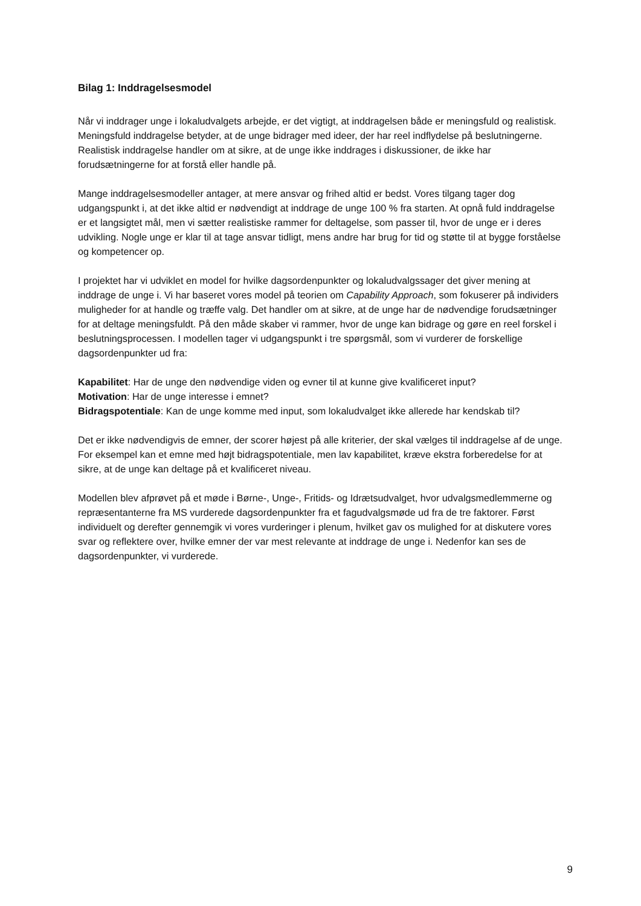Bilag 1: Inddragelsesmodel
Når vi inddrager unge i lokaludvalgets arbejde, er det vigtigt, at inddragelsen både er meningsfuld og realistisk. Meningsfuld inddragelse betyder, at de unge bidrager med ideer, der har reel indflydelse på beslutningerne. Realistisk inddragelse handler om at sikre, at de unge ikke inddrages i diskussioner, de ikke har forudsætningerne for at forstå eller handle på.
Mange inddragelsesmodeller antager, at mere ansvar og frihed altid er bedst. Vores tilgang tager dog udgangspunkt i, at det ikke altid er nødvendigt at inddrage de unge 100 % fra starten. At opnå fuld inddragelse er et langsigtet mål, men vi sætter realistiske rammer for deltagelse, som passer til, hvor de unge er i deres udvikling. Nogle unge er klar til at tage ansvar tidligt, mens andre har brug for tid og støtte til at bygge forståelse og kompetencer op.
I projektet har vi udviklet en model for hvilke dagsordenpunkter og lokaludvalgssager det giver mening at inddrage de unge i. Vi har baseret vores model på teorien om Capability Approach, som fokuserer på individers muligheder for at handle og træffe valg. Det handler om at sikre, at de unge har de nødvendige forudsætninger for at deltage meningsfuldt. På den måde skaber vi rammer, hvor de unge kan bidrage og gøre en reel forskel i beslutningsprocessen. I modellen tager vi udgangspunkt i tre spørgsmål, som vi vurderer de forskellige dagsordenpunkter ud fra:
Kapabilitet: Har de unge den nødvendige viden og evner til at kunne give kvalificeret input?
Motivation: Har de unge interesse i emnet?
Bidragspotentiale: Kan de unge komme med input, som lokaludvalget ikke allerede har kendskab til?
Det er ikke nødvendigvis de emner, der scorer højest på alle kriterier, der skal vælges til inddragelse af de unge. For eksempel kan et emne med højt bidragspotentiale, men lav kapabilitet, kræve ekstra forberedelse for at sikre, at de unge kan deltage på et kvalificeret niveau.
Modellen blev afprøvet på et møde i Børne-, Unge-, Fritids- og Idrætsudvalget, hvor udvalgsmedlemmerne og repræsentanterne fra MS vurderede dagsordenpunkter fra et fagudvalgsmøde ud fra de tre faktorer. Først individuelt og derefter gennemgik vi vores vurderinger i plenum, hvilket gav os mulighed for at diskutere vores svar og reflektere over, hvilke emner der var mest relevante at inddrage de unge i. Nedenfor kan ses de dagsordenpunkter, vi vurderede.
9